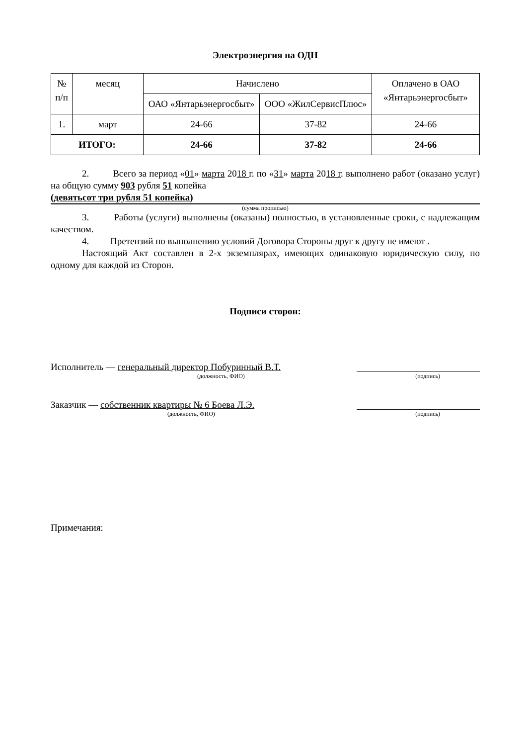Электроэнергия на ОДН
| № п/п | месяц | Начислено | | Оплачено в ОАО «Янтарьэнергосбыт» |
| --- | --- | --- | --- | --- |
| | | ОАО «Янтарьэнергосбыт» | ООО «ЖилСервисПлюс» | |
| 1. | март | 24-66 | 37-82 | 24-66 |
| ИТОГО: | | 24-66 | 37-82 | 24-66 |
2. Всего за период «01» марта 2018 г. по «31» марта 2018 г. выполнено работ (оказано услуг) на общую сумму 903 рубля 51 копейка
(девятьсот три рубля 51 копейка)
(сумма прописью)
3. Работы (услуги) выполнены (оказаны) полностью, в установленные сроки, с надлежащим качеством.
4. Претензий по выполнению условий Договора Стороны друг к другу не имеют .
Настоящий Акт составлен в 2-х экземплярах, имеющих одинаковую юридическую силу, по одному для каждой из Сторон.
Подписи сторон:
Исполнитель — генеральный директор Побуринный В.Т.
(должность, ФИО) (подпись)
Заказчик — собственник квартиры № 6 Боева Л.Э.
(должность, ФИО) (подпись)
Примечания: